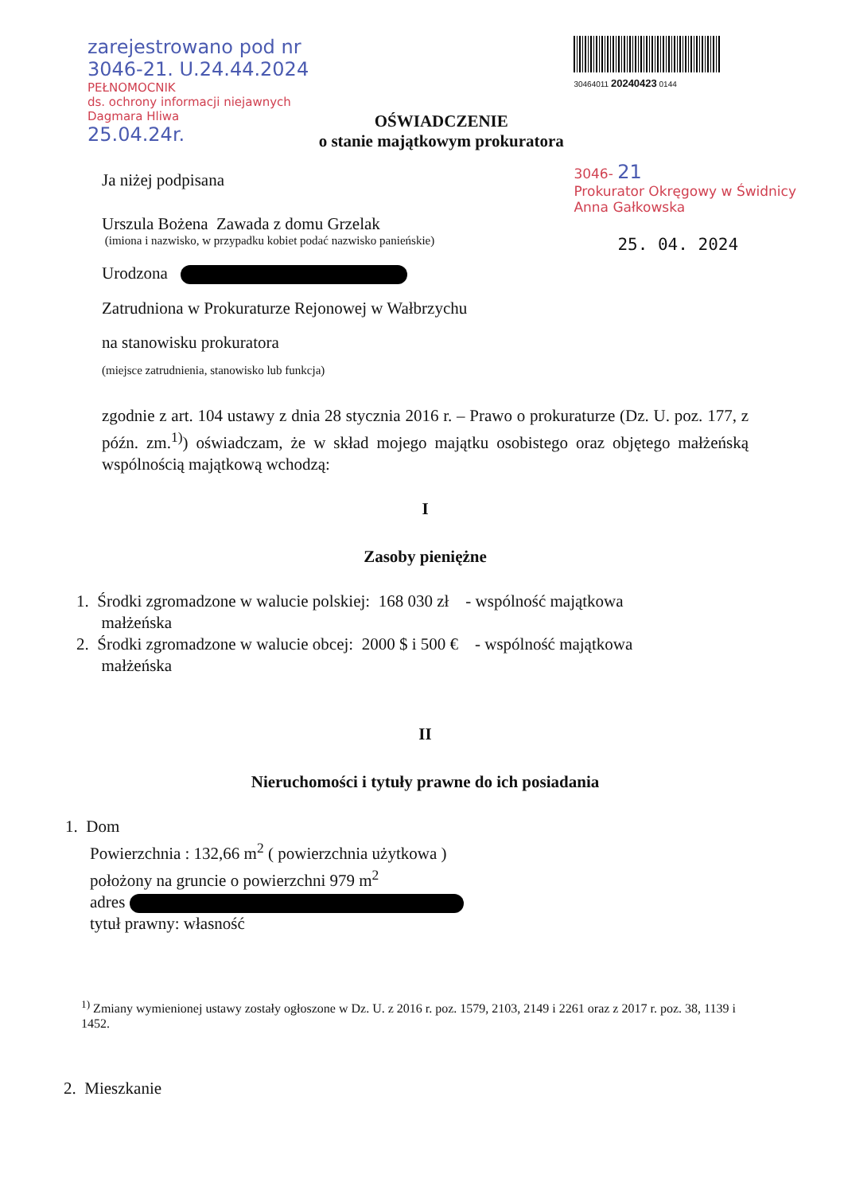zarejestrowano pod nr
3046-21. U.24.44.2024
PEŁNOMOCNIK
ds. ochrony informacji niejawnych
Dagmara Hliwa
25.04.24r.
OŚWIADCZENIE
o stanie majątkowym prokuratora
30464011 20240423 0144
3046- 21
Prokurator Okręgowy w Świdnicy
Anna Gałkowska
25. 04. 2024
Ja niżej podpisana
Urszula Bożena Zawada z domu Grzelak
(imiona i nazwisko, w przypadku kobiet podać nazwisko panieńskie)
Urodzona
Zatrudniona w Prokuraturze Rejonowej w Wałbrzychu
na stanowisku prokuratora
(miejsce zatrudnienia, stanowisko lub funkcja)
zgodnie z art. 104 ustawy z dnia 28 stycznia 2016 r. – Prawo o prokuraturze (Dz. U. poz. 177, z późn. zm.<sup>1)</sup>) oświadczam, że w skład mojego majątku osobistego oraz objętego małżeńską wspólnością majątkową wchodzą:
I
Zasoby pieniężne
1. Środki zgromadzone w walucie polskiej: 168 030 zł - wspólność majątkowa
małżeńska
2. Środki zgromadzone w walucie obcej: 2000 $ i 500 € - wspólność majątkowa
małżeńska
II
Nieruchomości i tytuły prawne do ich posiadania
1. Dom
Powierzchnia : 132,66 m<sup>2</sup> ( powierzchnia użytkowa )
położony na gruncie o powierzchni 979 m<sup>2</sup>
adres
tytuł prawny: własność
<sup>1)</sup> Zmiany wymienionej ustawy zostały ogłoszone w Dz. U. z 2016 r. poz. 1579, 2103, 2149 i 2261 oraz z 2017 r. poz. 38, 1139 i 1452.
2. Mieszkanie